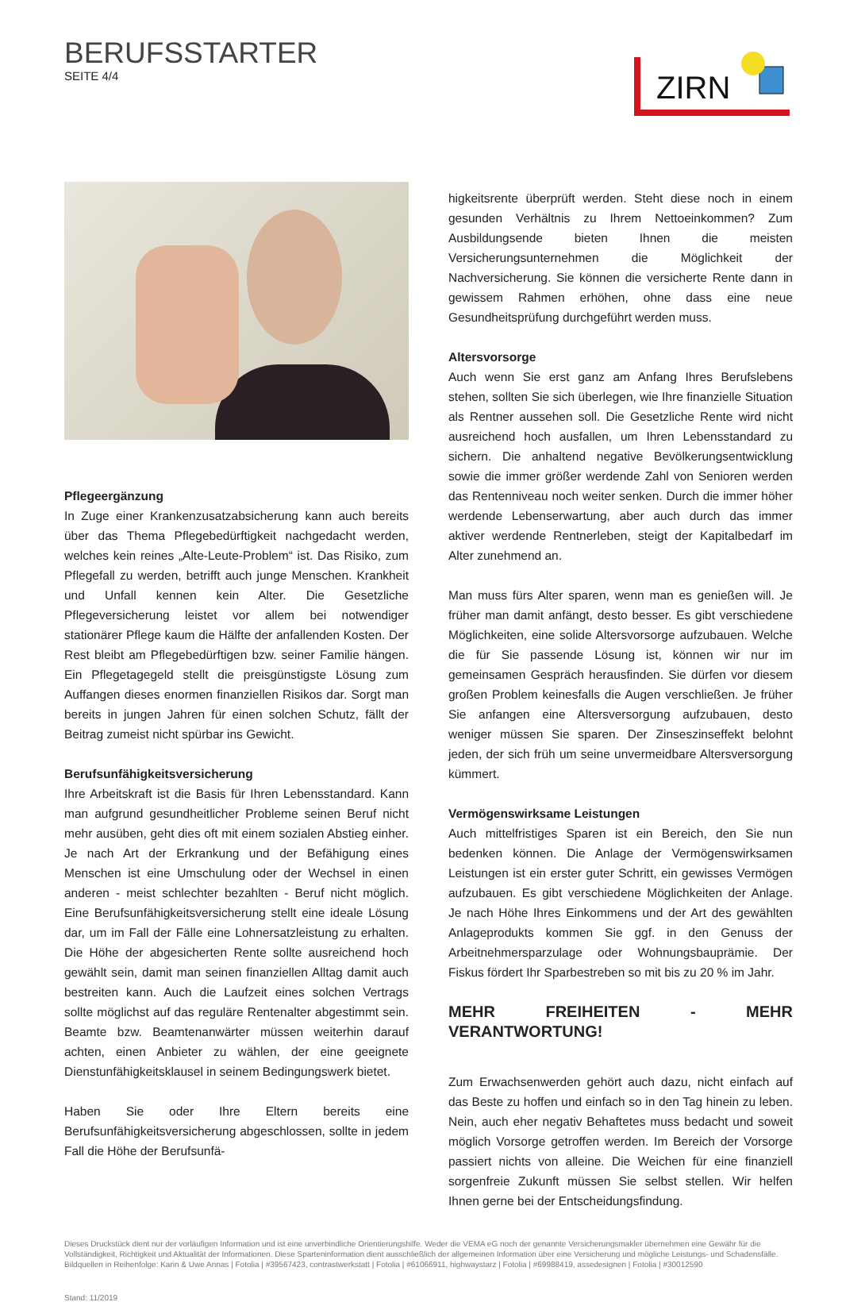BERUFSSTARTER
SEITE 4/4
ZIRN
Pflegeergänzung
In Zuge einer Krankenzusatzabsicherung kann auch bereits über das Thema Pflegebedürftigkeit nachgedacht werden, welches kein reines „Alte-Leute-Problem“ ist. Das Risiko, zum Pflegefall zu werden, betrifft auch junge Menschen. Krankheit und Unfall kennen kein Alter. Die Gesetzliche Pflegeversicherung leistet vor allem bei notwendiger stationärer Pflege kaum die Hälfte der anfallenden Kosten. Der Rest bleibt am Pflegebedürftigen bzw. seiner Familie hängen. Ein Pflegetagegeld stellt die preisgünstigste Lösung zum Auffangen dieses enormen finanziellen Risikos dar. Sorgt man bereits in jungen Jahren für einen solchen Schutz, fällt der Beitrag zumeist nicht spürbar ins Gewicht.
Berufsunfähigkeitsversicherung
Ihre Arbeitskraft ist die Basis für Ihren Lebensstandard. Kann man aufgrund gesundheitlicher Probleme seinen Beruf nicht mehr ausüben, geht dies oft mit einem sozialen Abstieg einher. Je nach Art der Erkrankung und der Befähigung eines Menschen ist eine Umschulung oder der Wechsel in einen anderen - meist schlechter bezahlten - Beruf nicht möglich. Eine Berufsunfähigkeitsversicherung stellt eine ideale Lösung dar, um im Fall der Fälle eine Lohnersatzleistung zu erhalten. Die Höhe der abgesicherten Rente sollte ausreichend hoch gewählt sein, damit man seinen finanziellen Alltag damit auch bestreiten kann. Auch die Laufzeit eines solchen Vertrags sollte möglichst auf das reguläre Rentenalter abgestimmt sein. Beamte bzw. Beamtenanwärter müssen weiterhin darauf achten, einen Anbieter zu wählen, der eine geeignete Dienstunfähigkeitsklausel in seinem Bedingungswerk bietet.
Haben Sie oder Ihre Eltern bereits eine Berufsunfähigkeitsversicherung abgeschlossen, sollte in jedem Fall die Höhe der Berufsunfä-
higkeitsrente überprüft werden. Steht diese noch in einem gesunden Verhältnis zu Ihrem Nettoeinkommen? Zum Ausbildungsende bieten Ihnen die meisten Versicherungsunternehmen die Möglichkeit der Nachversicherung. Sie können die versicherte Rente dann in gewissem Rahmen erhöhen, ohne dass eine neue Gesundheitsprüfung durchgeführt werden muss.
Altersvorsorge
Auch wenn Sie erst ganz am Anfang Ihres Berufslebens stehen, sollten Sie sich überlegen, wie Ihre finanzielle Situation als Rentner aussehen soll. Die Gesetzliche Rente wird nicht ausreichend hoch ausfallen, um Ihren Lebensstandard zu sichern. Die anhaltend negative Bevölkerungsentwicklung sowie die immer größer werdende Zahl von Senioren werden das Rentenniveau noch weiter senken. Durch die immer höher werdende Lebenserwartung, aber auch durch das immer aktiver werdende Rentnerleben, steigt der Kapitalbedarf im Alter zunehmend an.
Man muss fürs Alter sparen, wenn man es genießen will. Je früher man damit anfängt, desto besser. Es gibt verschiedene Möglichkeiten, eine solide Altersvorsorge aufzubauen. Welche die für Sie passende Lösung ist, können wir nur im gemeinsamen Gespräch herausfinden. Sie dürfen vor diesem großen Problem keinesfalls die Augen verschließen. Je früher Sie anfangen eine Altersversorgung aufzubauen, desto weniger müssen Sie sparen. Der Zinseszinseffekt belohnt jeden, der sich früh um seine unvermeidbare Altersversorgung kümmert.
Vermögenswirksame Leistungen
Auch mittelfristiges Sparen ist ein Bereich, den Sie nun bedenken können. Die Anlage der Vermögenswirksamen Leistungen ist ein erster guter Schritt, ein gewisses Vermögen aufzubauen. Es gibt verschiedene Möglichkeiten der Anlage. Je nach Höhe Ihres Einkommens und der Art des gewählten Anlageprodukts kommen Sie ggf. in den Genuss der Arbeitnehmersparzulage oder Wohnungsbauprämie. Der Fiskus fördert Ihr Sparbestreben so mit bis zu 20 % im Jahr.
MEHR FREIHEITEN - MEHR VERANTWORTUNG!
Zum Erwachsenwerden gehört auch dazu, nicht einfach auf das Beste zu hoffen und einfach so in den Tag hinein zu leben. Nein, auch eher negativ Behaftetes muss bedacht und soweit möglich Vorsorge getroffen werden. Im Bereich der Vorsorge passiert nichts von alleine. Die Weichen für eine finanziell sorgenfreie Zukunft müssen Sie selbst stellen. Wir helfen Ihnen gerne bei der Entscheidungsfindung.
Dieses Druckstück dient nur der vorläufigen Information und ist eine unverbindliche Orientierungshilfe. Weder die VEMA eG noch der genannte Versicherungsmakler übernehmen eine Gewähr für die Vollständigkeit, Richtigkeit und Aktualität der Informationen. Diese Sparteninformation dient ausschließlich der allgemeinen Information über eine Versicherung und mögliche Leistungs- und Schadensfälle.
Bildquellen in Reihenfolge: Karin & Uwe Annas | Fotolia | #39567423, contrastwerkstatt | Fotolia | #61066911, highwaystarz | Fotolia | #69988419, assedesignen | Fotolia | #30012590
Stand: 11/2019